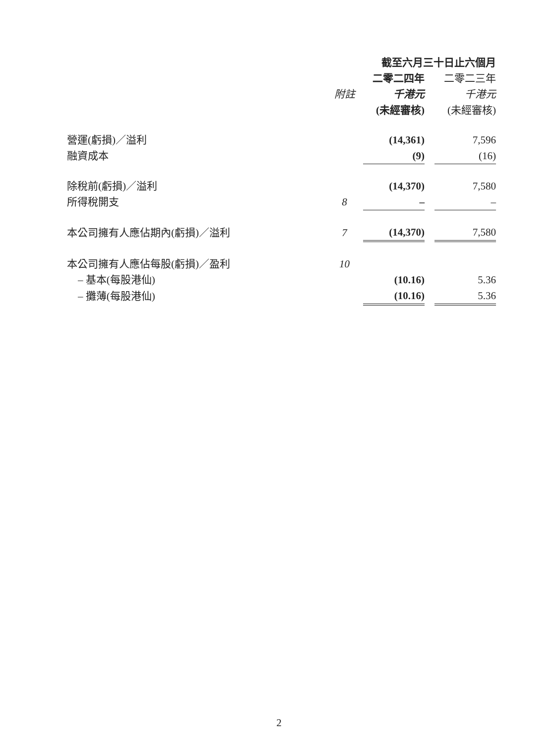| | | 截至六月三十日止六個月 | | |
| --- | --- | --- | --- | --- |
| | | 二零二四年 | | 二零二三年 |
| | 附註 | 千港元 | | 千港元 |
| | | (未經審核) | | (未經審核) |
| 營運(虧損)／溢利 | | (14,361) | | 7,596 |
| 融資成本 | | (9) | | (16) |
| 除稅前(虧損)／溢利 | | (14,370) | | 7,580 |
| 所得稅開支 | 8 | – | | – |
| 本公司擁有人應佔期內(虧損)／溢利 | 7 | (14,370) | | 7,580 |
| 本公司擁有人應佔每股(虧損)／盈利 | 10 | | | |
| – 基本(每股港仙) | | (10.16) | | 5.36 |
| – 攤薄(每股港仙) | | (10.16) | | 5.36 |
2